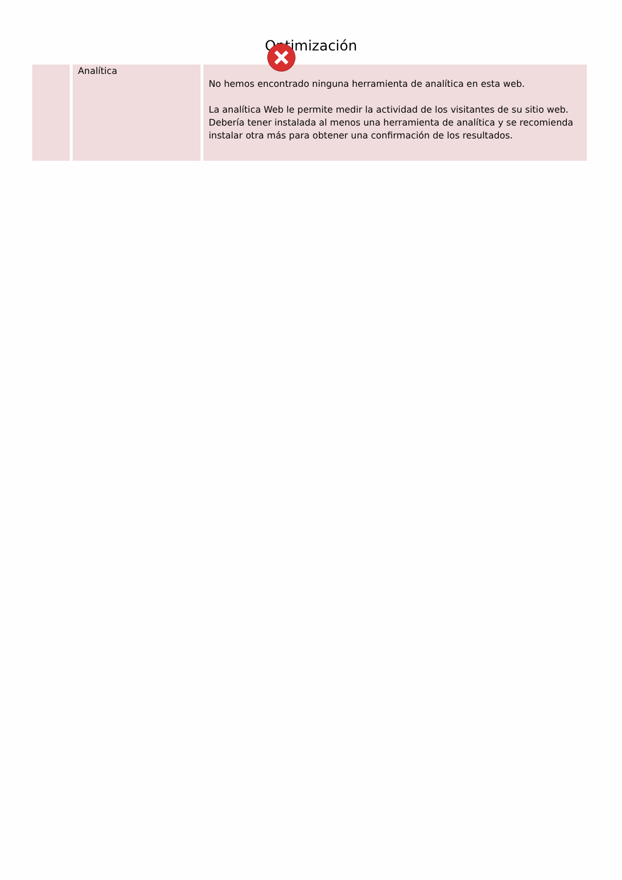Optimización
| | Analítica | No hemos encontrado ninguna herramienta de analítica en esta web. La analítica Web le permite medir la actividad de los visitantes de su sitio web. Debería tener instalada al menos una herramienta de analítica y se recomienda instalar otra más para obtener una confirmación de los resultados. |